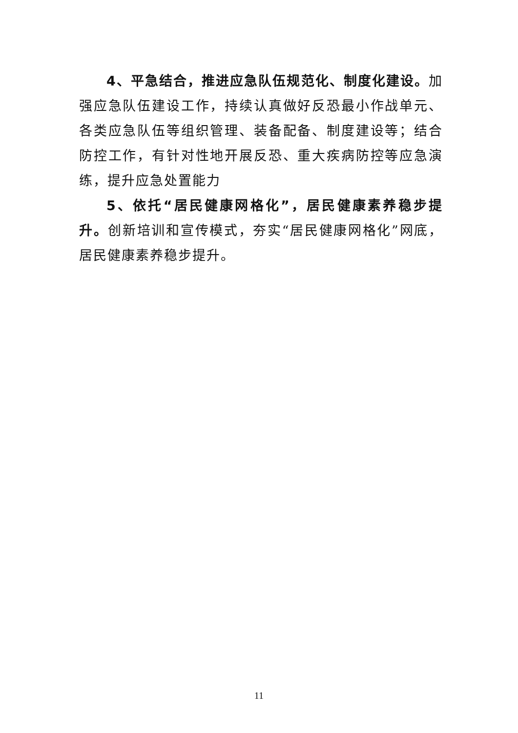4、平急结合，推进应急队伍规范化、制度化建设。加强应急队伍建设工作，持续认真做好反恐最小作战单元、各类应急队伍等组织管理、装备配备、制度建设等；结合防控工作，有针对性地开展反恐、重大疾病防控等应急演练，提升应急处置能力
5、依托“居民健康网格化”，居民健康素养稳步提升。创新培训和宣传模式，夯实“居民健康网格化”网底，居民健康素养稳步提升。
11